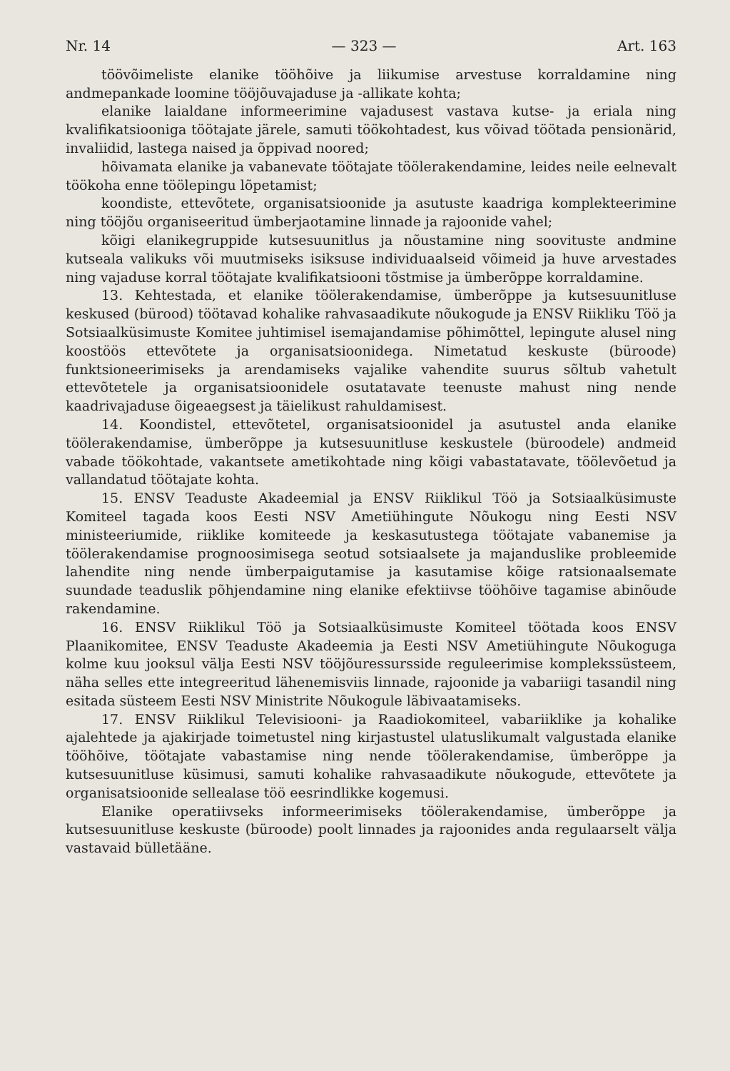Nr. 14 — 323 — Art. 163
töövõimeliste elanike tööhõive ja liikumise arvestuse korraldamine ning andmepankade loomine tööjõuvajaduse ja -allikate kohta;
elanike laialdane informeerimine vajadusest vastava kutse- ja eriala ning kvalifikatsiooniga töötajate järele, samuti töökohtadest, kus võivad töötada pensionärid, invaliidid, lastega naised ja õppivad noored;
hõivamata elanike ja vabanevate töötajate töölerakendamine, leides neile eelnevalt töökoha enne töölepingu lõpetamist;
koondiste, ettevõtete, organisatsioonide ja asutuste kaadriga komplekteerimine ning tööjõu organiseeritud ümberjaotamine linnade ja rajoonide vahel;
kõigi elanikegruppide kutsesuunitlus ja nõustamine ning soovituste andmine kutseala valikuks või muutmiseks isiksuse individuaalseid võimeid ja huve arvestades ning vajaduse korral töötajate kvalifikatsiooni tõstmise ja ümberõppe korraldamine.
13. Kehtestada, et elanike töölerakendamise, ümberõppe ja kutsesuunitluse keskused (bürood) töötavad kohalike rahvasaadikute nõukogude ja ENSV Riikliku Töö ja Sotsiaalküsimuste Komitee juhtimisel isemajandamise põhimõttel, lepingute alusel ning koostöös ettevõtete ja organisatsioonidega. Nimetatud keskuste (büroode) funktsioneerimiseks ja arendamiseks vajalike vahendite suurus sõltub vahetult ettevõtetele ja organisatsioonidele osutatavate teenuste mahust ning nende kaadrivajaduse õigeaegsest ja täielikust rahuldamisest.
14. Koondistel, ettevõtetel, organisatsioonidel ja asutustel anda elanike töölerakendamise, ümberõppe ja kutsesuunitluse keskustele (büroodele) andmeid vabade töökohtade, vakantsete ametikohtade ning kõigi vabastatavate, töölevõetud ja vallandatud töötajate kohta.
15. ENSV Teaduste Akadeemial ja ENSV Riiklikul Töö ja Sotsiaalküsimuste Komiteel tagada koos Eesti NSV Ametiühingute Nõukogu ning Eesti NSV ministeeriumide, riiklike komiteede ja keskasutustega töötajate vabanemise ja töölerakendamise prognoosimisega seotud sotsiaalsete ja majanduslike probleemide lahendite ning nende ümberpaigutamise ja kasutamise kõige ratsionaalsemate suundade teaduslik põhjendamine ning elanike efektiivse tööhõive tagamise abinõude rakendamine.
16. ENSV Riiklikul Töö ja Sotsiaalküsimuste Komiteel töötada koos ENSV Plaanikomitee, ENSV Teaduste Akadeemia ja Eesti NSV Ametiühingute Nõukoguga kolme kuu jooksul välja Eesti NSV tööjõuressursside reguleerimise komplekssüsteem, näha selles ette integreeritud lähenemisviis linnade, rajoonide ja vabariigi tasandil ning esitada süsteem Eesti NSV Ministrite Nõukogule läbivaatamiseks.
17. ENSV Riiklikul Televisiooni- ja Raadiokomiteel, vabariiklike ja kohalike ajalehtede ja ajakirjade toimetustel ning kirjastustel ulatuslikumalt valgustada elanike tööhõive, töötajate vabastamise ning nende töölerakendamise, ümberõppe ja kutsesuunitluse küsimusi, samuti kohalike rahvasaadikute nõukogude, ettevõtete ja organisatsioonide sellealase töö eesrindlikke kogemusi.
Elanike operatiivseks informeerimiseks töölerakendamise, ümberõppe ja kutsesuunitluse keskuste (büroode) poolt linnades ja rajoonides anda regulaarselt välja vastavaid bülletääne.